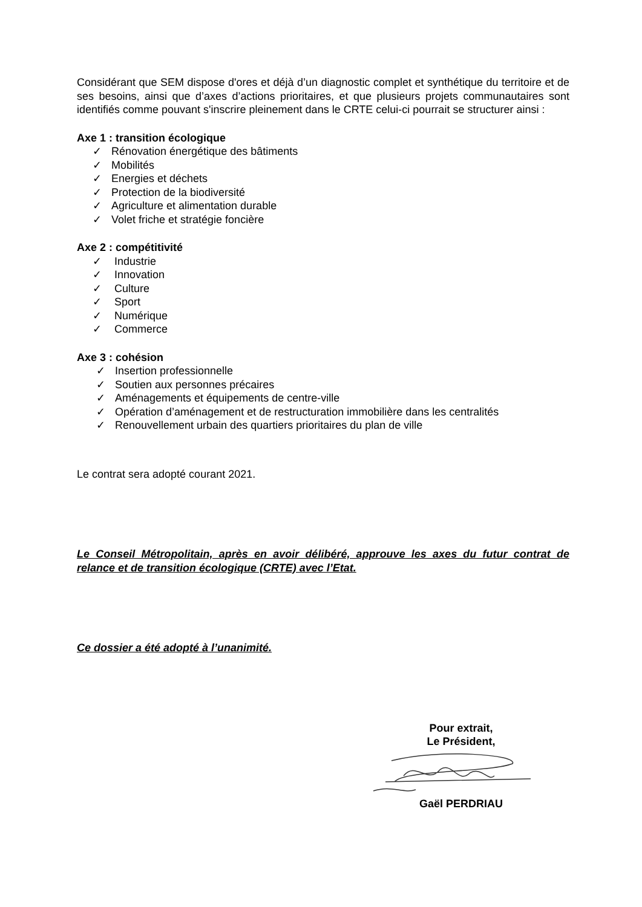Considérant que SEM dispose d'ores et déjà d’un diagnostic complet et synthétique du territoire et de ses besoins, ainsi que d’axes d’actions prioritaires, et que plusieurs projets communautaires sont identifiés comme pouvant s'inscrire pleinement dans le CRTE celui-ci pourrait se structurer ainsi :
Axe 1 : transition écologique
✓ Rénovation énergétique des bâtiments
✓ Mobilités
✓ Energies et déchets
✓ Protection de la biodiversité
✓ Agriculture et alimentation durable
✓ Volet friche et stratégie foncière
Axe 2 : compétitivité
✓ Industrie
✓ Innovation
✓ Culture
✓ Sport
✓ Numérique
✓ Commerce
Axe 3 : cohésion
✓ Insertion professionnelle
✓ Soutien aux personnes précaires
✓ Aménagements et équipements de centre-ville
✓ Opération d’aménagement et de restructuration immobilière dans les centralités
✓ Renouvellement urbain des quartiers prioritaires du plan de ville
Le contrat sera adopté courant 2021.
Le Conseil Métropolitain, après en avoir délibéré, approuve les axes du futur contrat de relance et de transition écologique (CRTE) avec l’Etat.
Ce dossier a été adopté à l’unanimité.
Pour extrait,
Le Président,
Gaël PERDRIAU